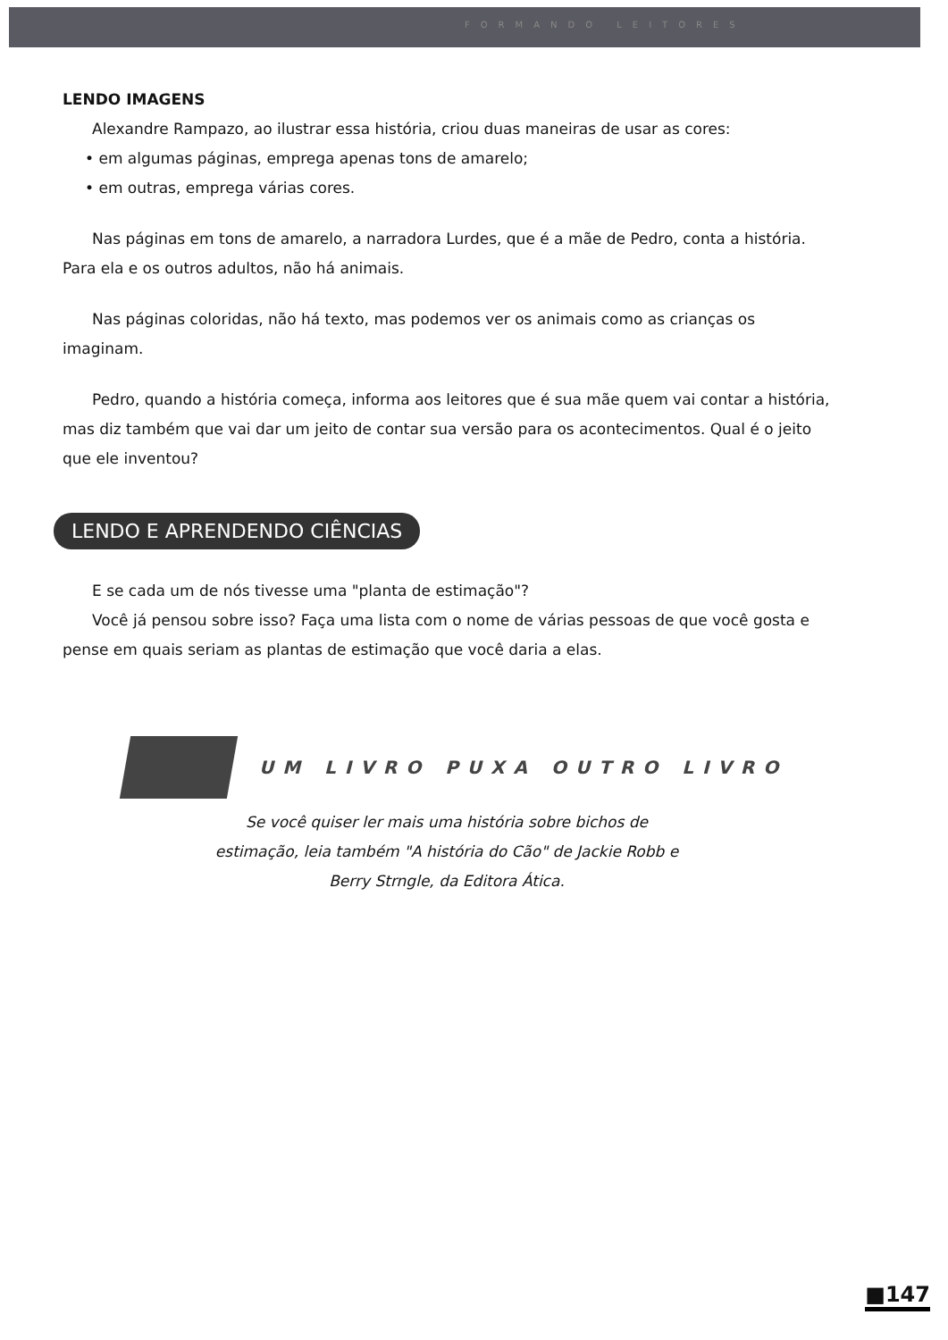FORMANDO LEITORES
LENDO IMAGENS
Alexandre Rampazo, ao ilustrar essa história, criou duas maneiras de usar as cores:
• em algumas páginas, emprega apenas tons de amarelo;
• em outras, emprega várias cores.
Nas páginas em tons de amarelo, a narradora Lurdes, que é a mãe de Pedro, conta a história. Para ela e os outros adultos, não há animais.
Nas páginas coloridas, não há texto, mas podemos ver os animais como as crianças os imaginam.
Pedro, quando a história começa, informa aos leitores que é sua mãe quem vai contar a história, mas diz também que vai dar um jeito de contar sua versão para os acontecimentos. Qual é o jeito que ele inventou?
LENDO E APRENDENDO CIÊNCIAS
E se cada um de nós tivesse uma "planta de estimação"?
Você já pensou sobre isso? Faça uma lista com o nome de várias pessoas de que você gosta e pense em quais seriam as plantas de estimação que você daria a elas.
UM LIVRO PUXA OUTRO LIVRO
Se você quiser ler mais uma história sobre bichos de estimação, leia também "A história do Cão" de Jackie Robb e Berry Strngle, da Editora Ática.
■147